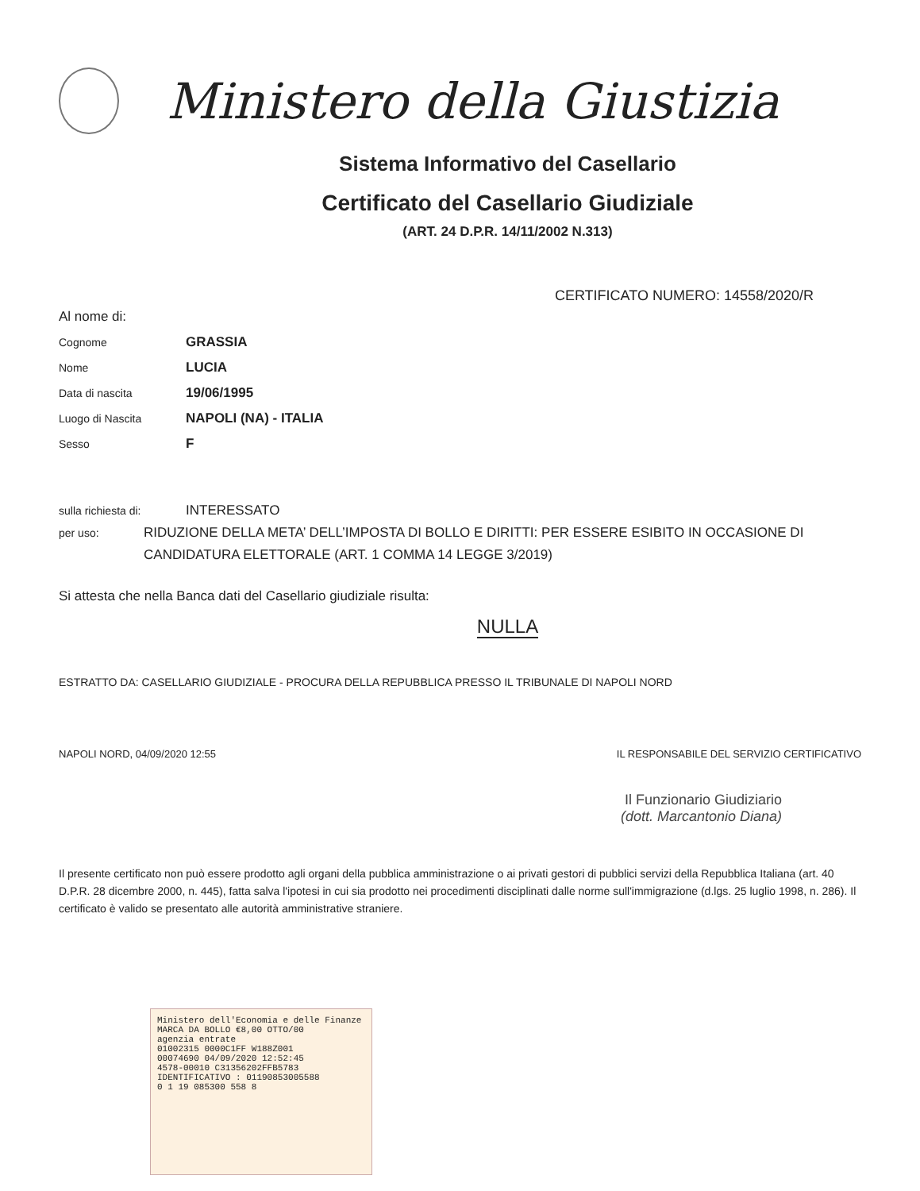Ministero della Giustizia
Sistema Informativo del Casellario
Certificato del Casellario Giudiziale
(ART. 24 D.P.R. 14/11/2002 N.313)
CERTIFICATO NUMERO: 14558/2020/R
Al nome di:
Cognome
GRASSIA
Nome
LUCIA
Data di nascita
19/06/1995
Luogo di Nascita
NAPOLI (NA) - ITALIA
Sesso
F
sulla richiesta di:
INTERESSATO
per uso:
RIDUZIONE DELLA META’ DELL’IMPOSTA DI BOLLO E DIRITTI: PER ESSERE ESIBITO IN OCCASIONE DI CANDIDATURA ELETTORALE (ART. 1 COMMA 14 LEGGE 3/2019)
Si attesta che nella Banca dati del Casellario giudiziale risulta:
NULLA
ESTRATTO DA: CASELLARIO GIUDIZIALE - PROCURA DELLA REPUBBLICA PRESSO IL TRIBUNALE DI NAPOLI NORD
NAPOLI NORD, 04/09/2020 12:55 IL RESPONSABILE DEL SERVIZIO CERTIFICATIVO
Il Funzionario Giudiziario
(dott. Marcantonio Diana)
Il presente certificato non può essere prodotto agli organi della pubblica amministrazione o ai privati gestori di pubblici servizi della Repubblica Italiana (art. 40 D.P.R. 28 dicembre 2000, n. 445), fatta salva l'ipotesi in cui sia prodotto nei procedimenti disciplinati dalle norme sull'immigrazione (d.lgs. 25 luglio 1998, n. 286). Il certificato è valido se presentato alle autorità amministrative straniere.
Ministero dell'Economia e delle Finanze
MARCA DA BOLLO €8,00 OTTO/00
agenzia entrate
01002315 0000C1FF W188Z001
00074690 04/09/2020 12:52:45
4578-00010 C31356202FFB5783
IDENTIFICATIVO : 01190853005588
0 1 19 085300 558 8